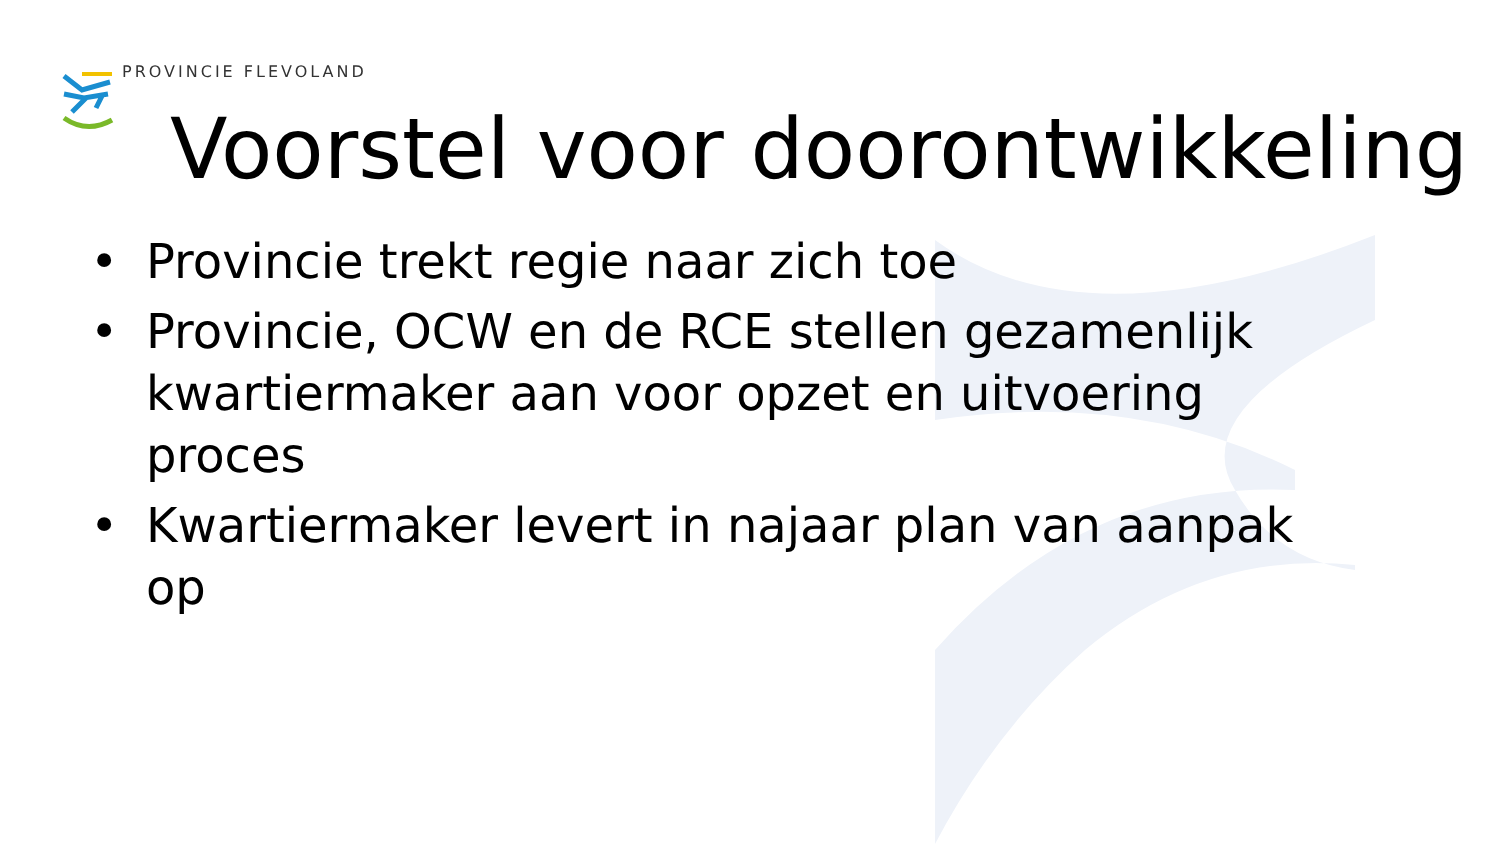PROVINCIE FLEVOLAND
Voorstel voor doorontwikkeling
• Provincie trekt regie naar zich toe
• Provincie, OCW en de RCE stellen gezamenlijk kwartiermaker aan voor opzet en uitvoering proces
• Kwartiermaker levert in najaar plan van aanpak op